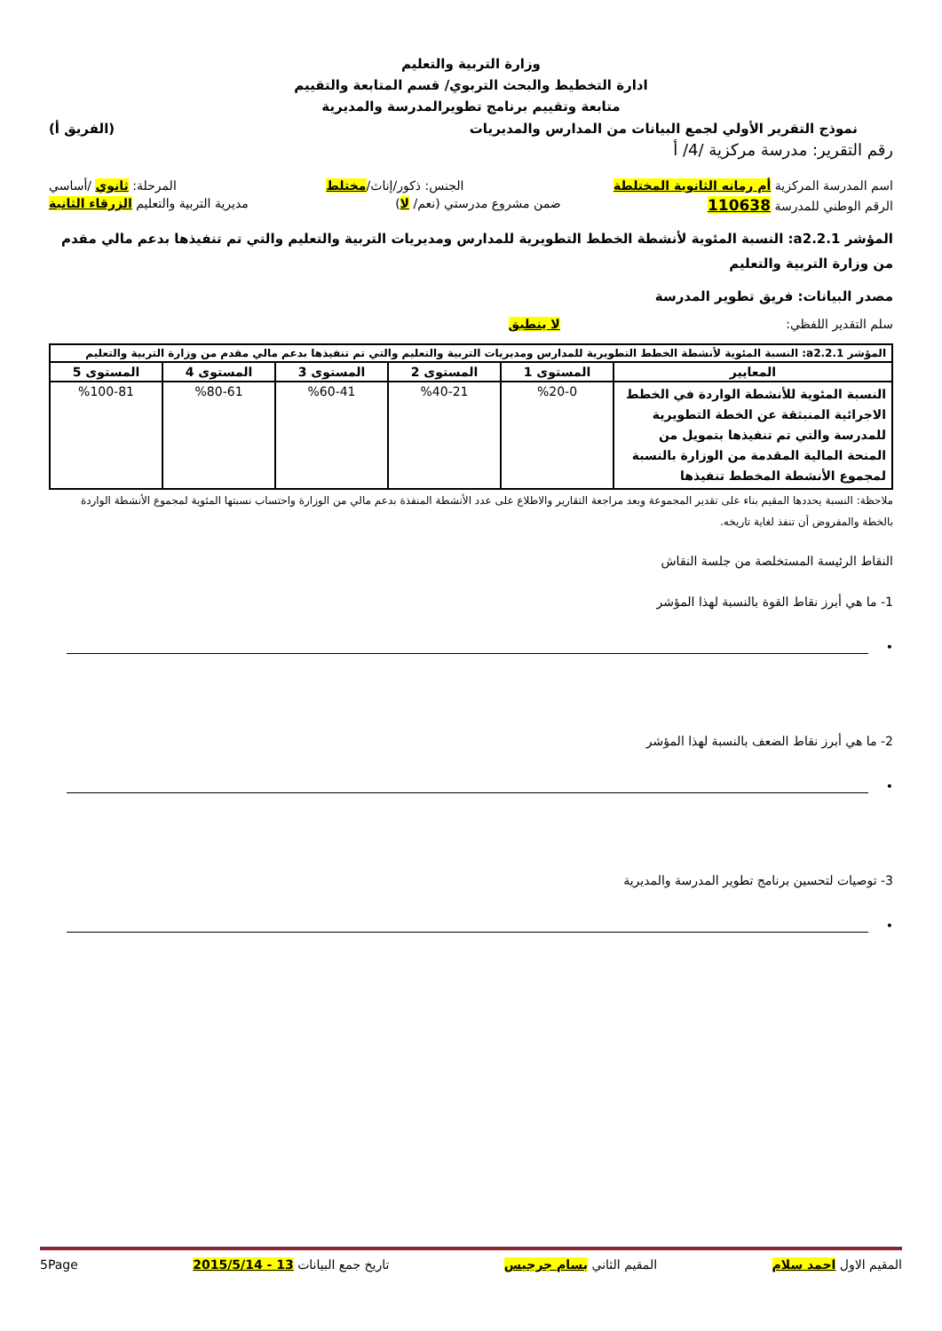وزارة التربية والتعليم
ادارة التخطيط والبحث التربوي/ قسم المتابعة والتقييم
متابعة وتقييم برنامج تطويرالمدرسة والمديرية
نموذج التقرير الأولي لجمع البيانات من المدارس والمديريات (الفريق أ)
رقم التقرير: مدرسة مركزية /4/ أ
اسم المدرسة المركزية أم رمانه الثانوية المختلطة الجنس: ذكور/إناث/مختلط المرحلة: ثانوي /أساسي
الرقم الوطني للمدرسة 110638 ضمن مشروع مدرستي (نعم/ لا) مديرية التربية والتعليم الزرقاء الثانية
المؤشر a2.2.1: النسبة المئوية لأنشطة الخطط التطويرية للمدارس ومديريات التربية والتعليم والتي تم تنفيذها بدعم مالي مقدم من وزارة التربية والتعليم
مصدر البيانات: فريق تطوير المدرسة
سلم التقدير اللفظي: لا ينطبق
| المؤشر a2.2.1: النسبة المئوية لأنشطة الخطط التطويرية للمدارس ومديريات التربية والتعليم والتي تم تنفيذها بدعم مالي مقدم من وزارة التربية والتعليم | | | | | |
| --- | --- | --- | --- | --- | --- |
| المعايير | المستوى 1 | المستوى 2 | المستوى 3 | المستوى 4 | المستوى 5 |
| النسبة المئوية للأنشطة الواردة في الخطط الاجرائية المنبثقة عن الخطة التطويرية للمدرسة والتي تم تنفيذها بتمويل من المنحة المالية المقدمة من الوزارة بالنسبة لمجموع الأنشطة المخطط تنفيذها | %20-0 | %40-21 | %60-41 | %80-61 | %100-81 |
ملاحظة: النسبة يحددها المقيم بناء على تقدير المجموعة وبعد مراجعة التقارير والاطلاع على عدد الأنشطة المنفذة بدعم مالي من الوزارة واحتساب نسبتها المئوية لمجموع الأنشطة الواردة بالخطة والمفروض أن تنفذ لغاية تاريخه.
النقاط الرئيسة المستخلصة من جلسة النقاش
1- ما هي أبرز نقاط القوة بالنسبة لهذا المؤشر
•
2- ما هي أبرز نقاط الضعف بالنسبة لهذا المؤشر
•
3- توصيات لتحسين برنامج تطوير المدرسة والمديرية
•
المقيم الاول احمد سلام المقيم الثاني بسام جرجيس تاريخ جمع البيانات 13 - 2015/5/14 5Page